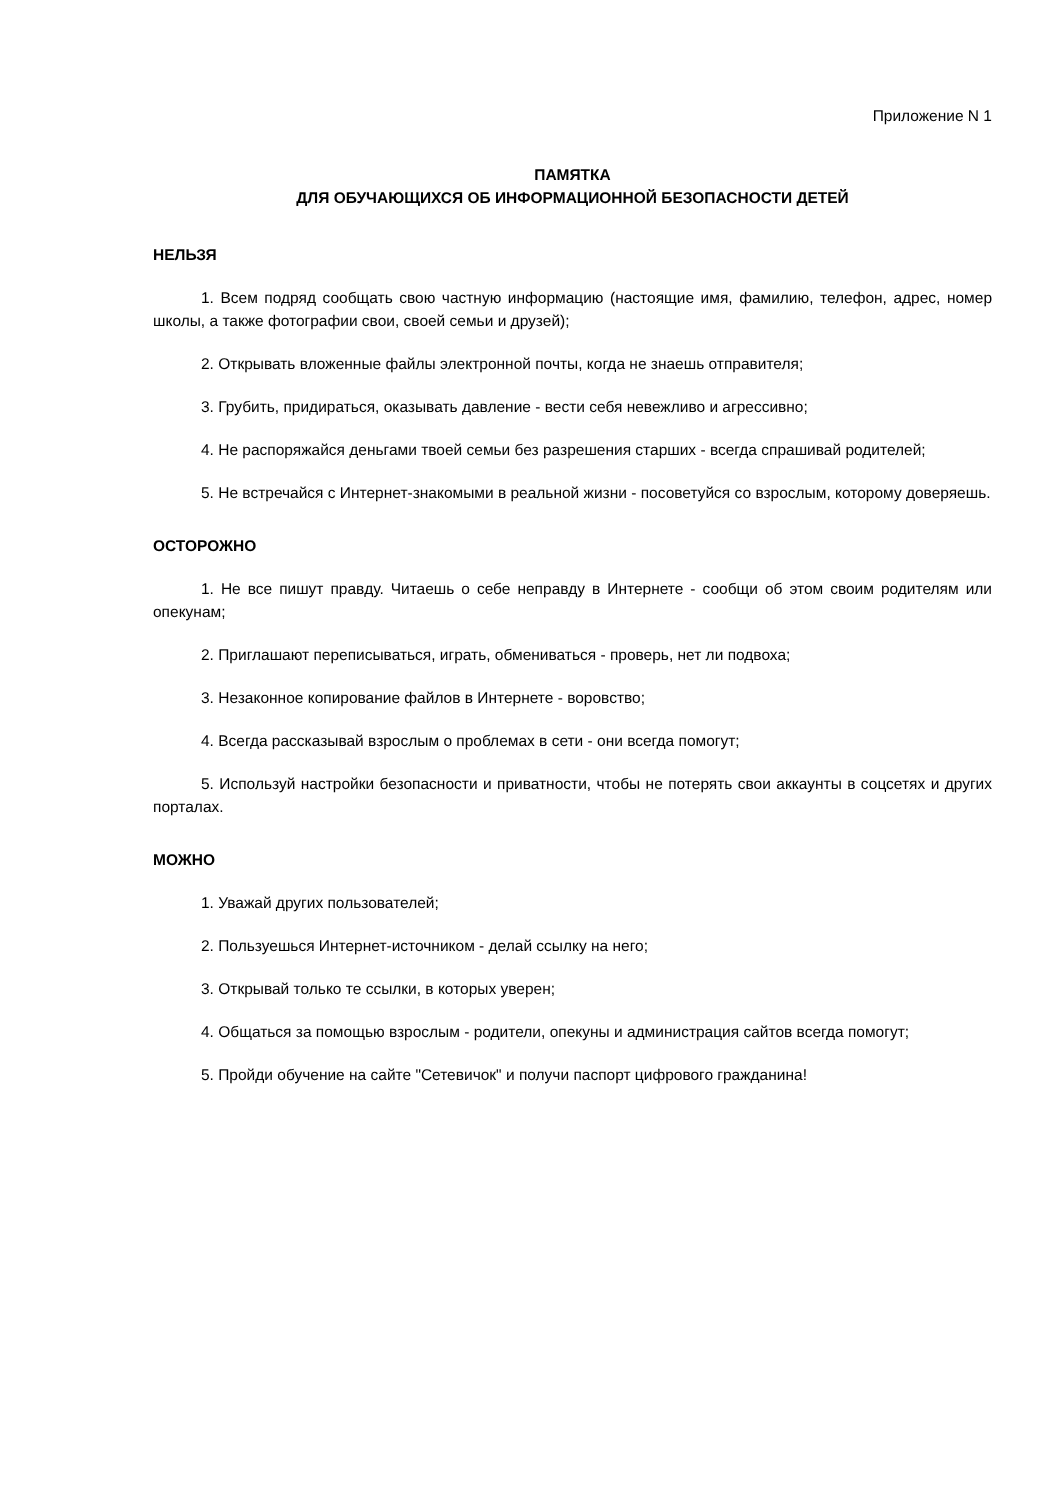Приложение N 1
ПАМЯТКА
ДЛЯ ОБУЧАЮЩИХСЯ ОБ ИНФОРМАЦИОННОЙ БЕЗОПАСНОСТИ ДЕТЕЙ
НЕЛЬЗЯ
1. Всем подряд сообщать свою частную информацию (настоящие имя, фамилию, телефон, адрес, номер школы, а также фотографии свои, своей семьи и друзей);
2. Открывать вложенные файлы электронной почты, когда не знаешь отправителя;
3. Грубить, придираться, оказывать давление - вести себя невежливо и агрессивно;
4. Не распоряжайся деньгами твоей семьи без разрешения старших - всегда спрашивай родителей;
5. Не встречайся с Интернет-знакомыми в реальной жизни - посоветуйся со взрослым, которому доверяешь.
ОСТОРОЖНО
1. Не все пишут правду. Читаешь о себе неправду в Интернете - сообщи об этом своим родителям или опекунам;
2. Приглашают переписываться, играть, обмениваться - проверь, нет ли подвоха;
3. Незаконное копирование файлов в Интернете - воровство;
4. Всегда рассказывай взрослым о проблемах в сети - они всегда помогут;
5. Используй настройки безопасности и приватности, чтобы не потерять свои аккаунты в соцсетях и других порталах.
МОЖНО
1. Уважай других пользователей;
2. Пользуешься Интернет-источником - делай ссылку на него;
3. Открывай только те ссылки, в которых уверен;
4. Общаться за помощью взрослым - родители, опекуны и администрация сайтов всегда помогут;
5. Пройди обучение на сайте "Сетевичок" и получи паспорт цифрового гражданина!